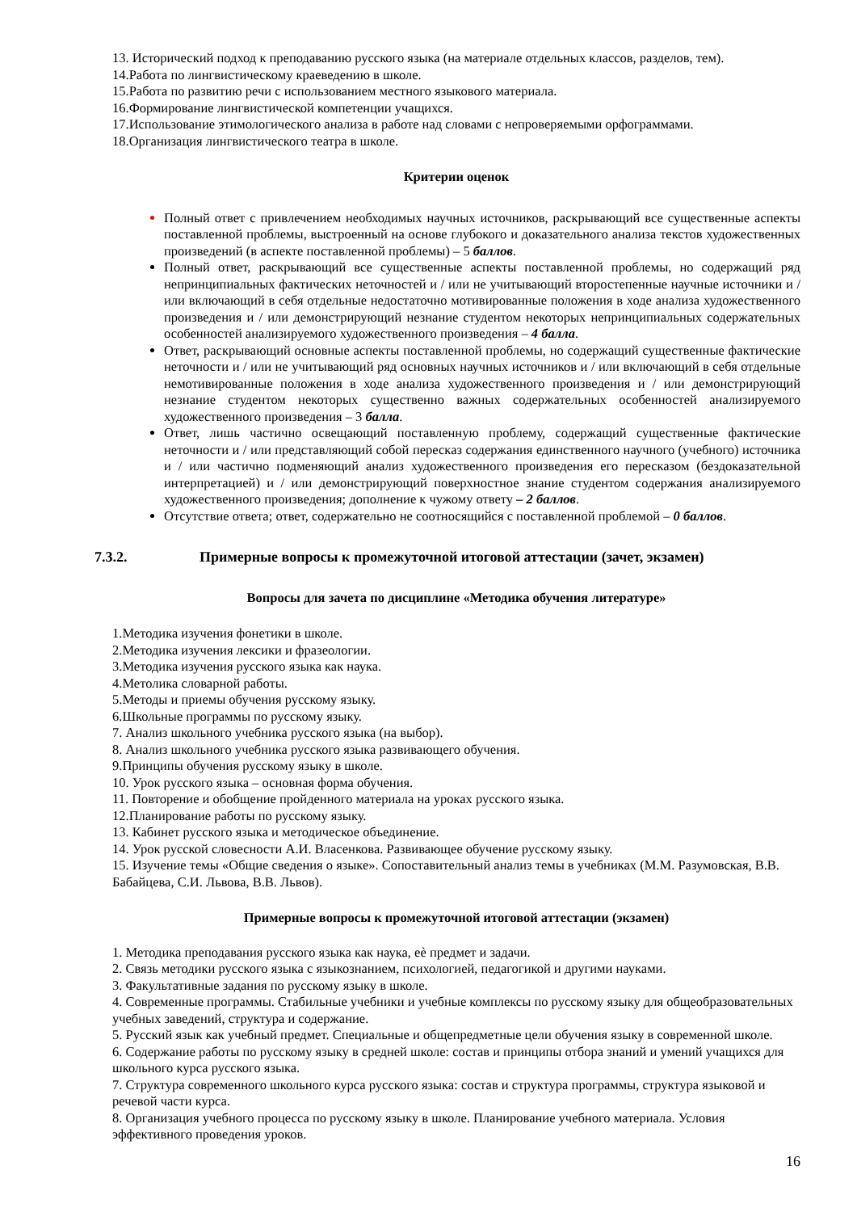13. Исторический подход к преподаванию русского языка (на материале отдельных классов, разделов, тем).
14.Работа по лингвистическому краеведению в школе.
15.Работа по развитию речи с использованием местного языкового материала.
16.Формирование лингвистической компетенции учащихся.
17.Использование этимологического анализа в работе над словами с непроверяемыми орфограммами.
18.Организация лингвистического театра в школе.
Критерии оценок
Полный ответ с привлечением необходимых научных источников, раскрывающий все существенные аспекты поставленной проблемы, выстроенный на основе глубокого и доказательного анализа текстов художественных произведений (в аспекте поставленной проблемы) – 5 баллов.
Полный ответ, раскрывающий все существенные аспекты поставленной проблемы, но содержащий ряд непринципиальных фактических неточностей и / или не учитывающий второстепенные научные источники и / или включающий в себя отдельные недостаточно мотивированные положения в ходе анализа художественного произведения и / или демонстрирующий незнание студентом некоторых непринципиальных содержательных особенностей анализируемого художественного произведения – 4 балла.
Ответ, раскрывающий основные аспекты поставленной проблемы, но содержащий существенные фактические неточности и / или не учитывающий ряд основных научных источников и / или включающий в себя отдельные немотивированные положения в ходе анализа художественного произведения и / или демонстрирующий незнание студентом некоторых существенно важных содержательных особенностей анализируемого художественного произведения – 3 балла.
Ответ, лишь частично освещающий поставленную проблему, содержащий существенные фактические неточности и / или представляющий собой пересказ содержания единственного научного (учебного) источника и / или частично подменяющий анализ художественного произведения его пересказом (бездоказательной интерпретацией) и / или демонстрирующий поверхностное знание студентом содержания анализируемого художественного произведения; дополнение к чужому ответу – 2 баллов.
Отсутствие ответа; ответ, содержательно не соотносящийся с поставленной проблемой – 0 баллов.
7.3.2. Примерные вопросы к промежуточной итоговой аттестации (зачет, экзамен)
Вопросы для зачета по дисциплине «Методика обучения литературе»
1.Методика изучения фонетики в школе.
2.Методика изучения лексики и фразеологии.
3.Методика изучения русского языка как наука.
4.Метолика словарной работы.
5.Методы и приемы обучения русскому языку.
6.Школьные программы по русскому языку.
7. Анализ школьного учебника русского языка (на выбор).
8. Анализ школьного учебника русского языка развивающего обучения.
9.Принципы обучения русскому языку в школе.
10. Урок русского языка – основная форма обучения.
11. Повторение и обобщение пройденного материала на уроках русского языка.
12.Планирование работы по русскому языку.
13. Кабинет русского языка и методическое объединение.
14. Урок русской словесности А.И. Власенкова. Развивающее обучение русскому языку.
15. Изучение темы «Общие сведения о языке». Сопоставительный анализ темы в учебниках (М.М. Разумовская, В.В. Бабайцева, С.И. Львова, В.В. Львов).
Примерные вопросы к промежуточной итоговой аттестации (экзамен)
1. Методика преподавания русского языка как наука, еѐ предмет и задачи.
2. Связь методики русского языка с языкознанием, психологией, педагогикой и другими науками.
3. Факультативные задания по русскому языку в школе.
4. Современные программы. Стабильные учебники и учебные комплексы по русскому языку для общеобразовательных учебных заведений, структура и содержание.
5. Русский язык как учебный предмет. Специальные и общепредметные цели обучения языку в современной школе.
6. Содержание работы по русскому языку в средней школе: состав и принципы отбора знаний и умений учащихся для школьного курса русского языка.
7. Структура современного школьного курса русского языка: состав и структура программы, структура языковой и речевой части курса.
8. Организация учебного процесса по русскому языку в школе. Планирование учебного материала. Условия эффективного проведения уроков.
16